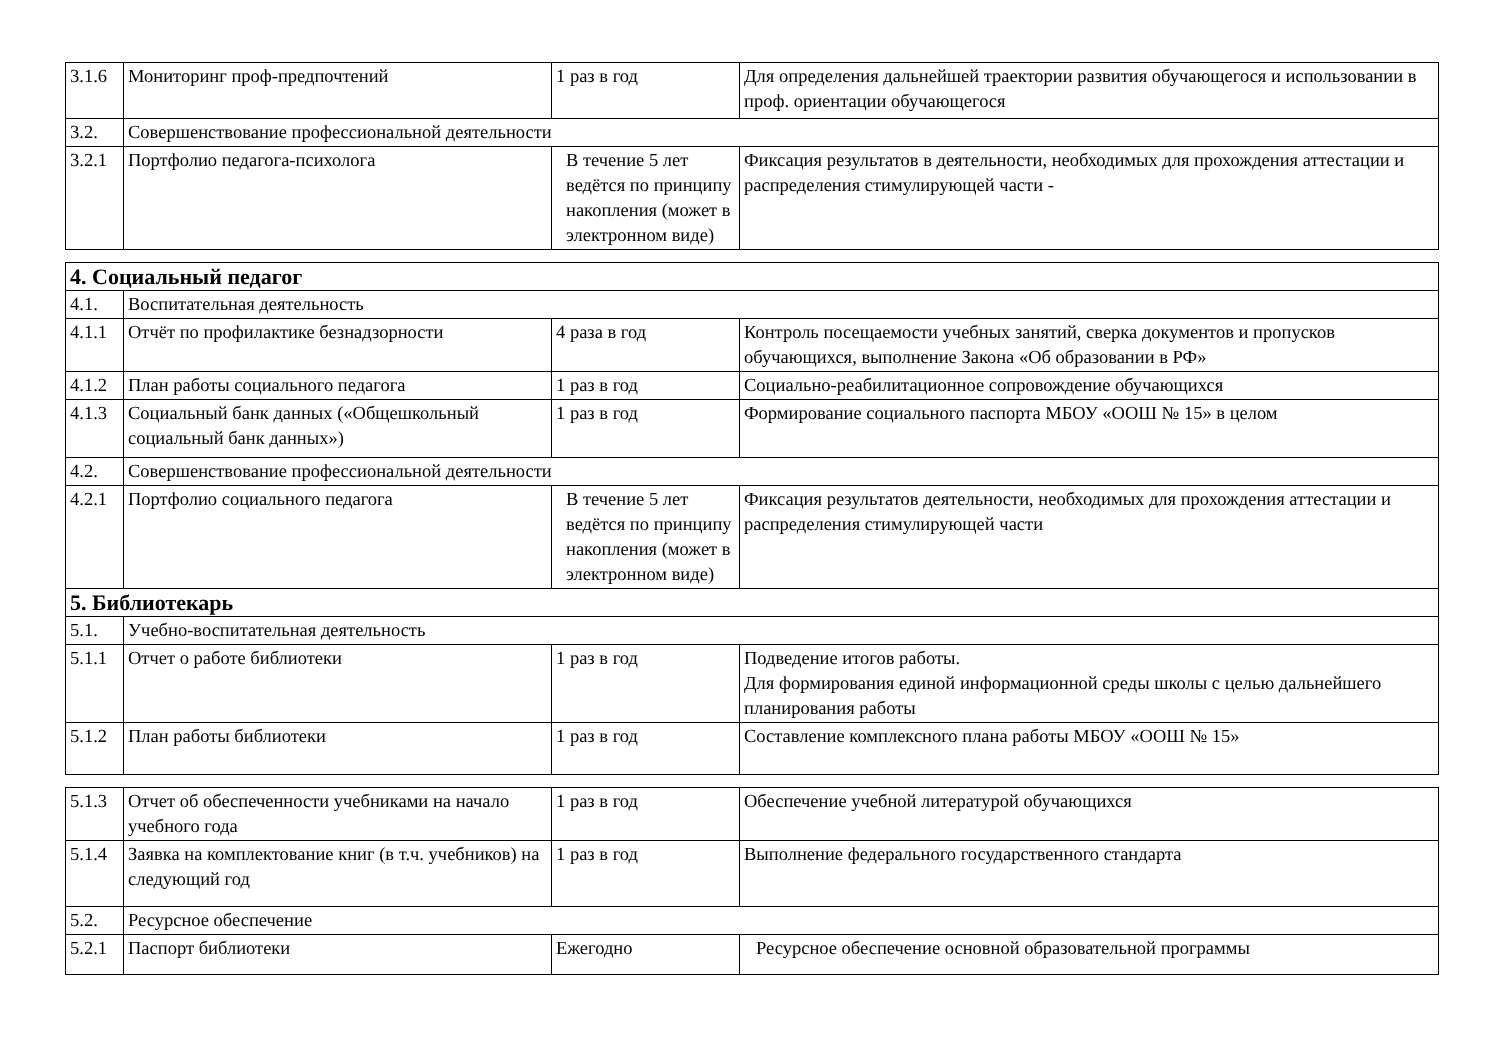| 3.1.6 | Мониторинг проф-предпочтений | 1 раз в год | Для определения дальнейшей траектории развития обучающегося и использовании в проф. ориентации обучающегося |
| 3.2. | Совершенствование профессиональной деятельности | | |
| 3.2.1 | Портфолио педагога-психолога | В течение 5 лет ведётся по принципу накопления (может в электронном виде) | Фиксация результатов в деятельности, необходимых для прохождения аттестации и распределения стимулирующей части - |
| 4. Социальный педагог | | | |
| 4.1. | Воспитательная деятельность | | |
| 4.1.1 | Отчёт по профилактике безнадзорности | 4 раза в год | Контроль посещаемости учебных занятий, сверка документов и пропусков обучающихся, выполнение Закона «Об образовании в РФ» |
| 4.1.2 | План работы социального педагога | 1 раз в год | Социально-реабилитационное сопровождение обучающихся |
| 4.1.3 | Социальный банк данных («Общешкольный социальный банк данных») | 1 раз в год | Формирование социального паспорта МБОУ «ООШ № 15» в целом |
| 4.2. | Совершенствование профессиональной деятельности | | |
| 4.2.1 | Портфолио социального педагога | В течение 5 лет ведётся по принципу накопления (может в электронном виде) | Фиксация результатов деятельности, необходимых для прохождения аттестации и распределения стимулирующей части |
| 5. Библиотекарь | | | |
| 5.1. | Учебно-воспитательная деятельность | | |
| 5.1.1 | Отчет о работе библиотеки | 1 раз в год | Подведение итогов работы. Для формирования единой информационной среды школы с целью дальнейшего планирования работы |
| 5.1.2 | План работы библиотеки | 1 раз в год | Составление комплексного плана работы МБОУ «ООШ № 15» |
| 5.1.3 | Отчет об обеспеченности учебниками на начало учебного года | 1 раз в год | Обеспечение учебной литературой обучающихся |
| 5.1.4 | Заявка на комплектование книг (в т.ч. учебников) на следующий год | 1 раз в год | Выполнение федерального государственного стандарта |
| 5.2. | Ресурсное обеспечение | | |
| 5.2.1 | Паспорт библиотеки | Ежегодно | Ресурсное обеспечение основной образовательной программы |